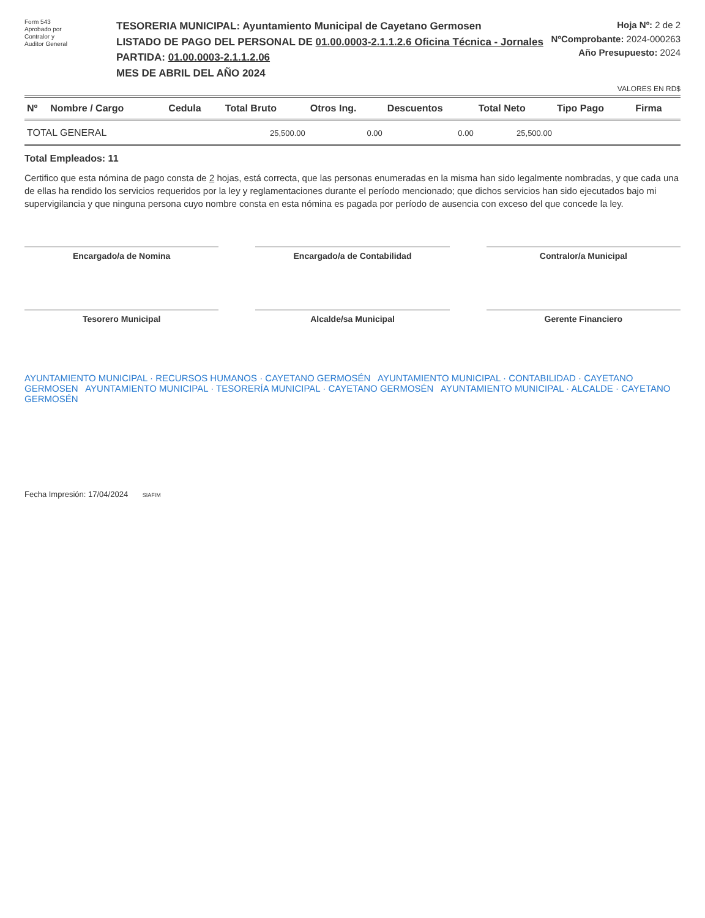Form 543
Aprobado por
Contralor y
Auditor General
TESORERIA MUNICIPAL: Ayuntamiento Municipal de Cayetano Germosen
LISTADO DE PAGO DEL PERSONAL DE 01.00.0003-2.1.1.2.6 Oficina Técnica - Jornales
PARTIDA: 01.00.0003-2.1.1.2.06
MES DE ABRIL DEL AÑO 2024
Hoja Nº: 2 de 2
NºComprobante: 2024-000263
Año Presupuesto: 2024
VALORES EN RD$
| Nº | Nombre / Cargo | Cedula | Total Bruto | Otros Ing. | Descuentos | Total Neto | Tipo Pago | Firma |
| --- | --- | --- | --- | --- | --- | --- | --- | --- |
| TOTAL GENERAL | | | 25,500.00 | 0.00 | 0.00 | 25,500.00 | | |
Total Empleados: 11
Certifico que esta nómina de pago consta de 2 hojas, está correcta, que las personas enumeradas en la misma han sido legalmente nombradas, y que cada una de ellas ha rendido los servicios requeridos por la ley y reglamentaciones durante el período mencionado; que dichos servicios han sido ejecutados bajo mi supervigilancia y que ninguna persona cuyo nombre consta en esta nómina es pagada por período de ausencia con exceso del que concede la ley.
Encargado/a de Nomina
Encargado/a de Contabilidad
Contralor/a Municipal
Tesorero Municipal
Alcalde/sa Municipal
Gerente Financiero
AYUNTAMIENTO MUNICIPAL · RECURSOS HUMANOS · CAYETANO GERMOSÉN AYUNTAMIENTO MUNICIPAL · CONTABILIDAD · CAYETANO GERMOSEN AYUNTAMIENTO MUNICIPAL · TESORERÍA MUNICIPAL · CAYETANO GERMOSÉN AYUNTAMIENTO MUNICIPAL · ALCALDE · CAYETANO GERMOSÉN
Fecha Impresión: 17/04/2024 SIAFIM